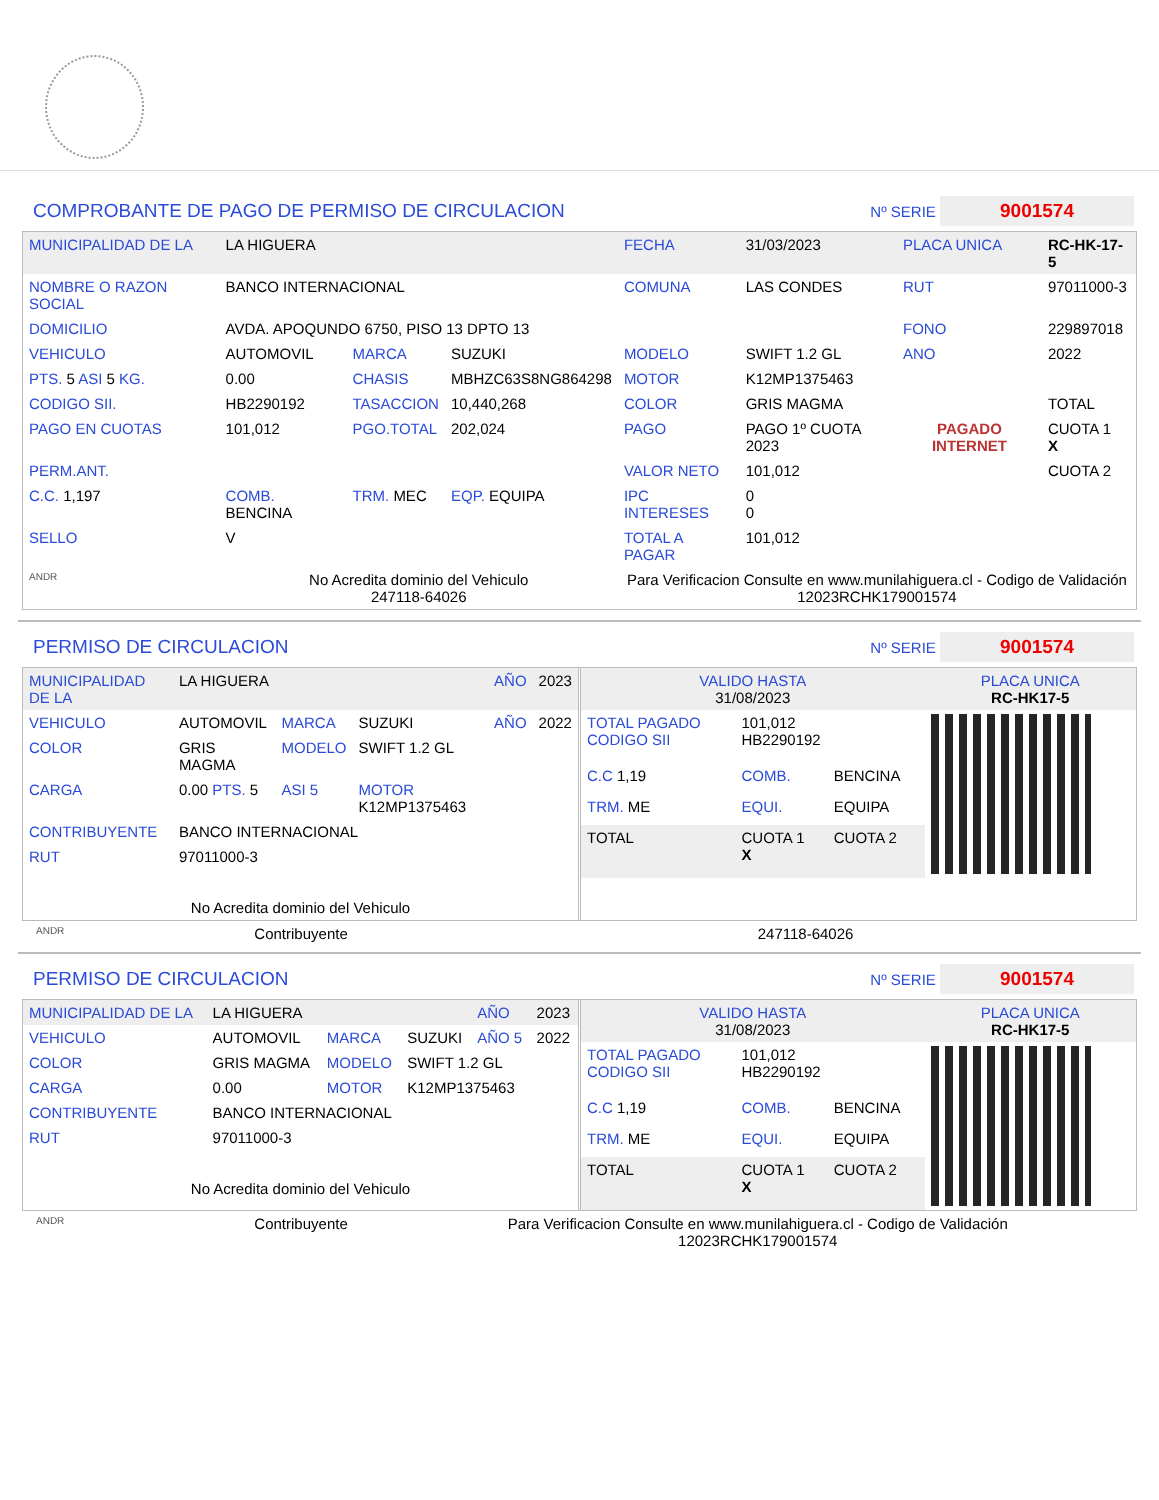COMPROBANTE DE PAGO DE PERMISO DE CIRCULACION Nº SERIE 9001574
| MUNICIPALIDAD DE LA | LA HIGUERA | | | FECHA | 31/03/2023 | PLACA UNICA | RC-HK-17-5 |
| NOMBRE O RAZON SOCIAL | BANCO INTERNACIONAL | | | COMUNA | LAS CONDES | RUT | 97011000-3 |
| DOMICILIO | AVDA. APOQUNDO 6750, PISO 13 DPTO 13 | | | | | FONO | 229897018 |
| VEHICULO | AUTOMOVIL | MARCA | SUZUKI | MODELO | SWIFT 1.2 GL | ANO | 2022 |
| PTS. 5 ASI 5 KG. | 0.00 | CHASIS | MBHZC63S8NG864298 | MOTOR | K12MP1375463 | | |
| CODIGO SII. | HB2290192 | TASACCION | 10,440,268 | COLOR | GRIS MAGMA | | TOTAL |
| PAGO EN CUOTAS | 101,012 | PGO.TOTAL | 202,024 | PAGO | PAGO 1º CUOTA 2023 | PAGADO INTERNET | CUOTA 1 X |
| PERM.ANT. | | | | VALOR NETO | 101,012 | | CUOTA 2 |
| C.C. 1,197 | COMB. BENCINA | TRM. MEC | EQP. EQUIPA | IPC INTERESES | 0 0 | | |
| SELLO | V | | | TOTAL A PAGAR | 101,012 | | |
| ANDR | No Acredita dominio del Vehiculo 247118-64026 | | | Para Verificacion Consulte en www.munilahiguera.cl - Codigo de Validación 12023RCHK179001574 | | | |
PERMISO DE CIRCULACION Nº SERIE 9001574
| MUNICIPALIDAD DE LA | LA HIGUERA | | | AÑO | 2023 |
| VEHICULO | AUTOMOVIL | MARCA | SUZUKI | AÑO | 2022 |
| COLOR | GRIS MAGMA | MODELO | SWIFT 1.2 GL | | |
| CARGA | 0.00 PTS. 5 | ASI 5 | MOTOR K12MP1375463 | | |
| CONTRIBUYENTE | BANCO INTERNACIONAL | | | | |
| RUT | 97011000-3 | | | | |
| No Acredita dominio del Vehiculo | | | | | |
| VALIDO HASTA 31/08/2023 | | | PLACA UNICA RC-HK17-5 |
| TOTAL PAGADO CODIGO SII | 101,012 HB2290192 | | |
| C.C 1,19 | COMB. | BENCINA | |
| TRM. ME | EQUI. | EQUIPA | |
| TOTAL | CUOTA 1 X | CUOTA 2 | |
ANDR Contribuyente 247118-64026
PERMISO DE CIRCULACION Nº SERIE 9001574
| MUNICIPALIDAD DE LA | LA HIGUERA | | | AÑO | 2023 |
| VEHICULO | AUTOMOVIL | MARCA | SUZUKI | AÑO 5 | 2022 |
| COLOR | GRIS MAGMA | MODELO | SWIFT 1.2 GL | | |
| CARGA | 0.00 | MOTOR | K12MP1375463 | | |
| CONTRIBUYENTE | BANCO INTERNACIONAL | | | | |
| RUT | 97011000-3 | | | | |
| No Acredita dominio del Vehiculo | | | | | |
| VALIDO HASTA 31/08/2023 | | | PLACA UNICA RC-HK17-5 |
| TOTAL PAGADO CODIGO SII | 101,012 HB2290192 | | |
| C.C 1,19 | COMB. | BENCINA | |
| TRM. ME | EQUI. | EQUIPA | |
| TOTAL | CUOTA 1 X | CUOTA 2 | |
ANDR Contribuyente Para Verificacion Consulte en www.munilahiguera.cl - Codigo de Validación
12023RCHK179001574